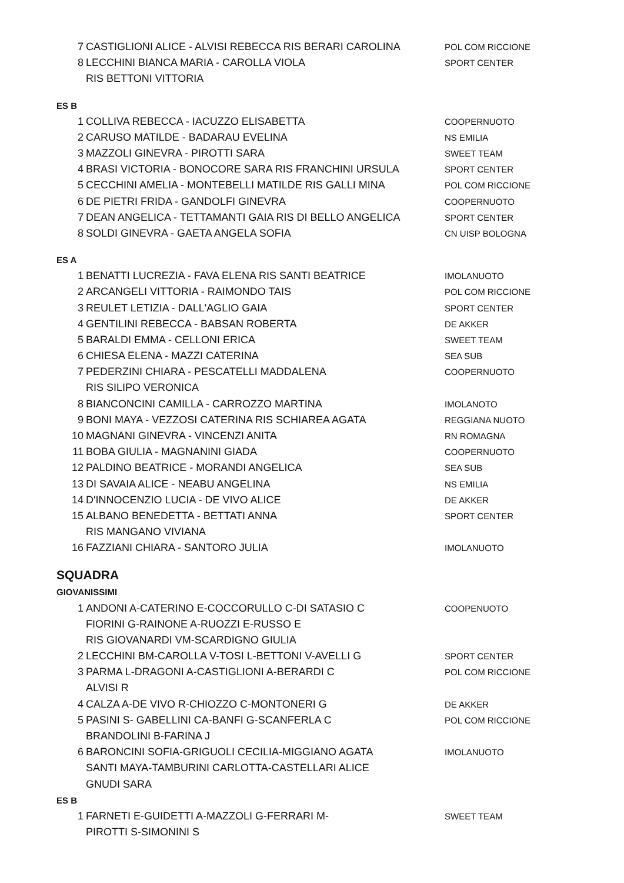| 7 | CASTIGLIONI ALICE - ALVISI REBECCA RIS BERARI CAROLINA | POL COM RICCIONE |
| 8 | LECCHINI BIANCA MARIA - CAROLLA VIOLA | SPORT CENTER |
| | RIS BETTONI VITTORIA | |
| ES B | | |
| 1 | COLLIVA REBECCA - IACUZZO ELISABETTA | COOPERNUOTO |
| 2 | CARUSO MATILDE - BADARAU EVELINA | NS EMILIA |
| 3 | MAZZOLI GINEVRA - PIROTTI SARA | SWEET TEAM |
| 4 | BRASI VICTORIA - BONOCORE SARA RIS FRANCHINI URSULA | SPORT CENTER |
| 5 | CECCHINI AMELIA - MONTEBELLI MATILDE RIS GALLI MINA | POL COM RICCIONE |
| 6 | DE PIETRI FRIDA - GANDOLFI GINEVRA | COOPERNUOTO |
| 7 | DEAN ANGELICA - TETTAMANTI GAIA RIS DI BELLO ANGELICA | SPORT CENTER |
| 8 | SOLDI GINEVRA - GAETA ANGELA SOFIA | CN UISP BOLOGNA |
| ES A | | |
| 1 | BENATTI LUCREZIA - FAVA ELENA RIS SANTI BEATRICE | IMOLANUOTO |
| 2 | ARCANGELI VITTORIA - RAIMONDO TAIS | POL COM RICCIONE |
| 3 | REULET LETIZIA - DALL'AGLIO GAIA | SPORT CENTER |
| 4 | GENTILINI REBECCA - BABSAN ROBERTA | DE AKKER |
| 5 | BARALDI EMMA - CELLONI ERICA | SWEET TEAM |
| 6 | CHIESA ELENA - MAZZI CATERINA | SEA SUB |
| 7 | PEDERZINI CHIARA - PESCATELLI MADDALENA | COOPERNUOTO |
| | RIS SILIPO VERONICA | |
| 8 | BIANCONCINI CAMILLA - CARROZZO MARTINA | IMOLANOTO |
| 9 | BONI MAYA - VEZZOSI CATERINA RIS SCHIAREA AGATA | REGGIANA NUOTO |
| 10 | MAGNANI GINEVRA - VINCENZI ANITA | RN ROMAGNA |
| 11 | BOBA GIULIA - MAGNANINI GIADA | COOPERNUOTO |
| 12 | PALDINO BEATRICE - MORANDI ANGELICA | SEA SUB |
| 13 | DI SAVAIA ALICE - NEABU ANGELINA | NS EMILIA |
| 14 | D'INNOCENZIO LUCIA - DE VIVO ALICE | DE AKKER |
| 15 | ALBANO BENEDETTA - BETTATI ANNA | SPORT CENTER |
| | RIS MANGANO VIVIANA | |
| 16 | FAZZIANI CHIARA - SANTORO JULIA | IMOLANUOTO |
| SQUADRA | | |
| GIOVANISSIMI | | |
| 1 | ANDONI A-CATERINO E-COCCORULLO C-DI SATASIO C | COOPENUOTO |
| | FIORINI G-RAINONE A-RUOZZI E-RUSSO E | |
| | RIS GIOVANARDI VM-SCARDIGNO GIULIA | |
| 2 | LECCHINI BM-CAROLLA V-TOSI L-BETTONI V-AVELLI G | SPORT CENTER |
| 3 | PARMA L-DRAGONI A-CASTIGLIONI A-BERARDI C | POL COM RICCIONE |
| | ALVISI R | |
| 4 | CALZA A-DE VIVO R-CHIOZZO C-MONTONERI G | DE AKKER |
| 5 | PASINI S- GABELLINI CA-BANFI G-SCANFERLA C | POL COM RICCIONE |
| | BRANDOLINI B-FARINA J | |
| 6 | BARONCINI SOFIA-GRIGUOLI CECILIA-MIGGIANO AGATA | IMOLANUOTO |
| | SANTI MAYA-TAMBURINI CARLOTTA-CASTELLARI ALICE | |
| | GNUDI SARA | |
| ES B | | |
| 1 | FARNETI E-GUIDETTI A-MAZZOLI G-FERRARI M- | SWEET TEAM |
| | PIROTTI S-SIMONINI S | |